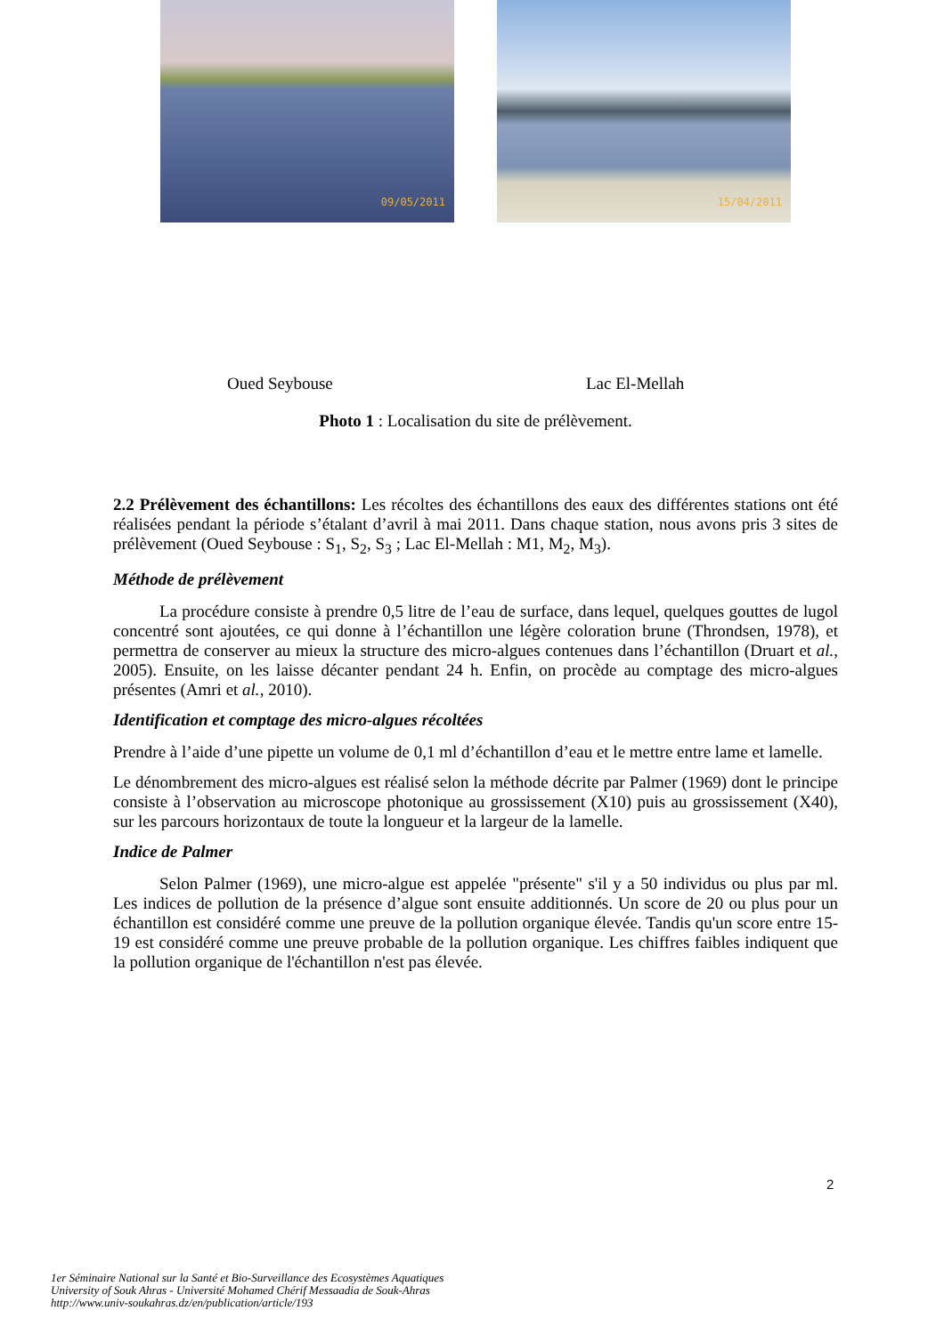09/05/2011 15/04/2011
Oued Seybouse Lac El-Mellah
Photo 1 : Localisation du site de prélèvement.
2.2 Prélèvement des échantillons: Les récoltes des échantillons des eaux des différentes stations ont été réalisées pendant la période s’étalant d’avril à mai 2011. Dans chaque station, nous avons pris 3 sites de prélèvement (Oued Seybouse : S<sub>1</sub>, S<sub>2</sub>, S<sub>3</sub> ; Lac El-Mellah : M1, M<sub>2</sub>, M<sub>3</sub>).
Méthode de prélèvement
La procédure consiste à prendre 0,5 litre de l’eau de surface, dans lequel, quelques gouttes de lugol concentré sont ajoutées, ce qui donne à l’échantillon une légère coloration brune (Throndsen, 1978), et permettra de conserver au mieux la structure des micro-algues contenues dans l’échantillon (Druart et al., 2005). Ensuite, on les laisse décanter pendant 24 h. Enfin, on procède au comptage des micro-algues présentes (Amri et al., 2010).
Identification et comptage des micro-algues récoltées
Prendre à l’aide d’une pipette un volume de 0,1 ml d’échantillon d’eau et le mettre entre lame et lamelle.
Le dénombrement des micro-algues est réalisé selon la méthode décrite par Palmer (1969) dont le principe consiste à l’observation au microscope photonique au grossissement (X10) puis au grossissement (X40), sur les parcours horizontaux de toute la longueur et la largeur de la lamelle.
Indice de Palmer
Selon Palmer (1969), une micro-algue est appelée "présente" s'il y a 50 individus ou plus par ml. Les indices de pollution de la présence d’algue sont ensuite additionnés. Un score de 20 ou plus pour un échantillon est considéré comme une preuve de la pollution organique élevée. Tandis qu'un score entre 15-19 est considéré comme une preuve probable de la pollution organique. Les chiffres faibles indiquent que la pollution organique de l'échantillon n'est pas élevée.
2
1er Séminaire National sur la Santé et Bio-Surveillance des Ecosystèmes Aquatiques
University of Souk Ahras - Université Mohamed Chérif Messaadia de Souk-Ahras
http://www.univ-soukahras.dz/en/publication/article/193